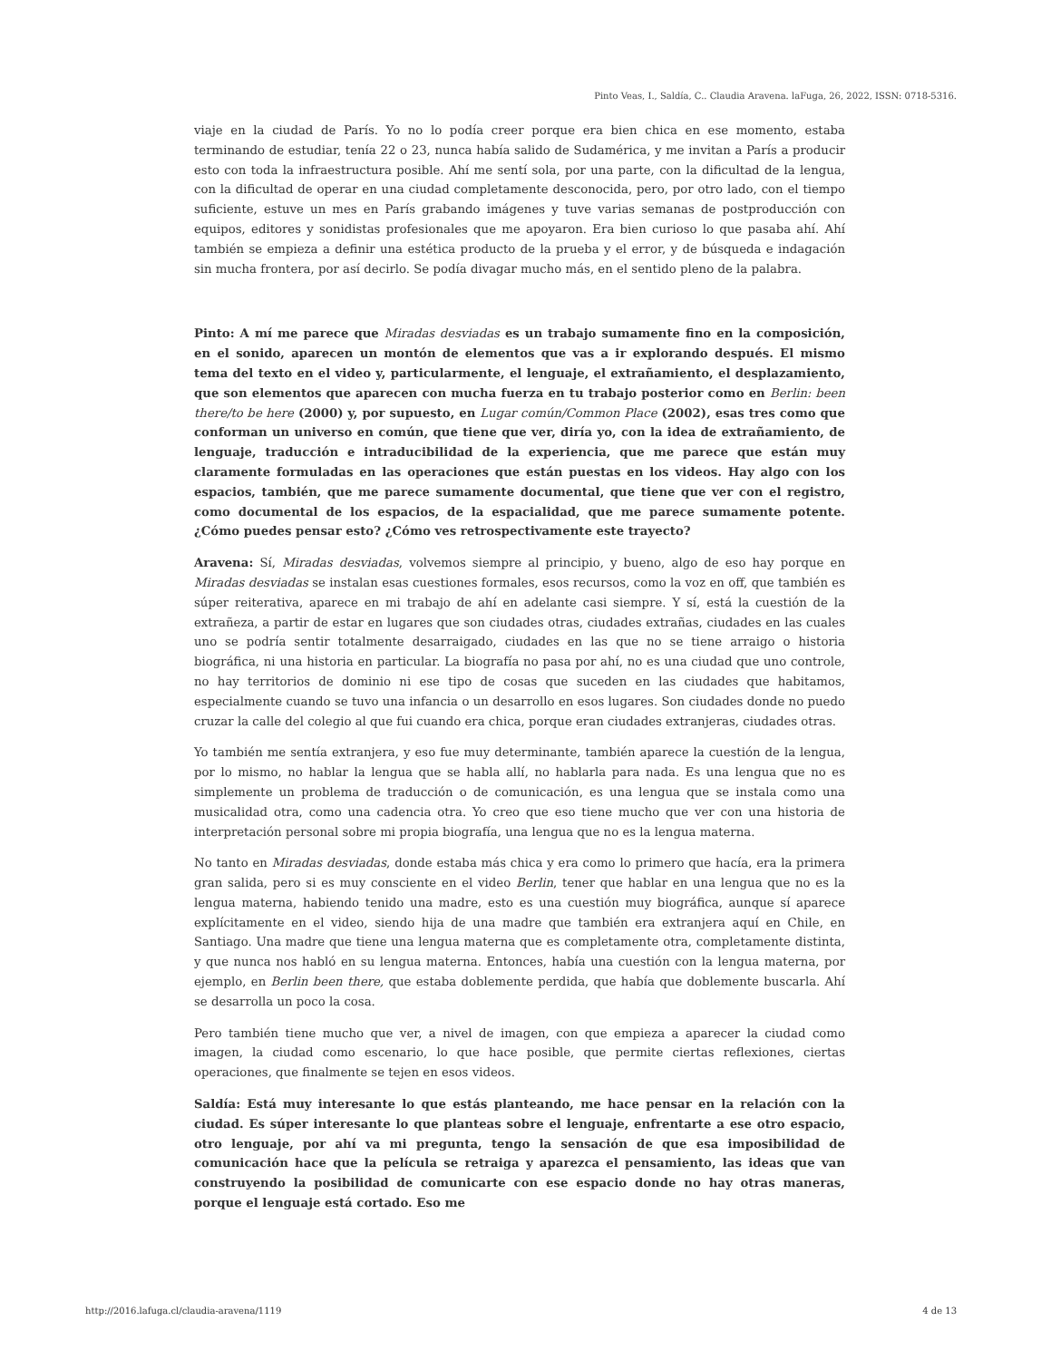Pinto Veas, I., Saldía, C.. Claudia Aravena. laFuga, 26, 2022, ISSN: 0718-5316.
viaje en la ciudad de París. Yo no lo podía creer porque era bien chica en ese momento, estaba terminando de estudiar, tenía 22 o 23, nunca había salido de Sudamérica, y me invitan a París a producir esto con toda la infraestructura posible. Ahí me sentí sola, por una parte, con la dificultad de la lengua, con la dificultad de operar en una ciudad completamente desconocida, pero, por otro lado, con el tiempo suficiente, estuve un mes en París grabando imágenes y tuve varias semanas de postproducción con equipos, editores y sonidistas profesionales que me apoyaron. Era bien curioso lo que pasaba ahí. Ahí también se empieza a definir una estética producto de la prueba y el error, y de búsqueda e indagación sin mucha frontera, por así decirlo. Se podía divagar mucho más, en el sentido pleno de la palabra.
Pinto: A mí me parece que Miradas desviadas es un trabajo sumamente fino en la composición, en el sonido, aparecen un montón de elementos que vas a ir explorando después. El mismo tema del texto en el video y, particularmente, el lenguaje, el extrañamiento, el desplazamiento, que son elementos que aparecen con mucha fuerza en tu trabajo posterior como en Berlin: been there/to be here (2000) y, por supuesto, en Lugar común/Common Place (2002), esas tres como que conforman un universo en común, que tiene que ver, diría yo, con la idea de extrañamiento, de lenguaje, traducción e intraducibilidad de la experiencia, que me parece que están muy claramente formuladas en las operaciones que están puestas en los videos. Hay algo con los espacios, también, que me parece sumamente documental, que tiene que ver con el registro, como documental de los espacios, de la espacialidad, que me parece sumamente potente. ¿Cómo puedes pensar esto? ¿Cómo ves retrospectivamente este trayecto?
Aravena: Sí, Miradas desviadas, volvemos siempre al principio, y bueno, algo de eso hay porque en Miradas desviadas se instalan esas cuestiones formales, esos recursos, como la voz en off, que también es súper reiterativa, aparece en mi trabajo de ahí en adelante casi siempre. Y sí, está la cuestión de la extrañeza, a partir de estar en lugares que son ciudades otras, ciudades extrañas, ciudades en las cuales uno se podría sentir totalmente desarraigado, ciudades en las que no se tiene arraigo o historia biográfica, ni una historia en particular. La biografía no pasa por ahí, no es una ciudad que uno controle, no hay territorios de dominio ni ese tipo de cosas que suceden en las ciudades que habitamos, especialmente cuando se tuvo una infancia o un desarrollo en esos lugares. Son ciudades donde no puedo cruzar la calle del colegio al que fui cuando era chica, porque eran ciudades extranjeras, ciudades otras.
Yo también me sentía extranjera, y eso fue muy determinante, también aparece la cuestión de la lengua, por lo mismo, no hablar la lengua que se habla allí, no hablarla para nada. Es una lengua que no es simplemente un problema de traducción o de comunicación, es una lengua que se instala como una musicalidad otra, como una cadencia otra. Yo creo que eso tiene mucho que ver con una historia de interpretación personal sobre mi propia biografía, una lengua que no es la lengua materna.
No tanto en Miradas desviadas, donde estaba más chica y era como lo primero que hacía, era la primera gran salida, pero si es muy consciente en el video Berlin, tener que hablar en una lengua que no es la lengua materna, habiendo tenido una madre, esto es una cuestión muy biográfica, aunque sí aparece explícitamente en el video, siendo hija de una madre que también era extranjera aquí en Chile, en Santiago. Una madre que tiene una lengua materna que es completamente otra, completamente distinta, y que nunca nos habló en su lengua materna. Entonces, había una cuestión con la lengua materna, por ejemplo, en Berlin been there, que estaba doblemente perdida, que había que doblemente buscarla. Ahí se desarrolla un poco la cosa.
Pero también tiene mucho que ver, a nivel de imagen, con que empieza a aparecer la ciudad como imagen, la ciudad como escenario, lo que hace posible, que permite ciertas reflexiones, ciertas operaciones, que finalmente se tejen en esos videos.
Saldía: Está muy interesante lo que estás planteando, me hace pensar en la relación con la ciudad. Es súper interesante lo que planteas sobre el lenguaje, enfrentarte a ese otro espacio, otro lenguaje, por ahí va mi pregunta, tengo la sensación de que esa imposibilidad de comunicación hace que la película se retraiga y aparezca el pensamiento, las ideas que van construyendo la posibilidad de comunicarte con ese espacio donde no hay otras maneras, porque el lenguaje está cortado. Eso me
http://2016.lafuga.cl/claudia-aravena/1119 4 de 13